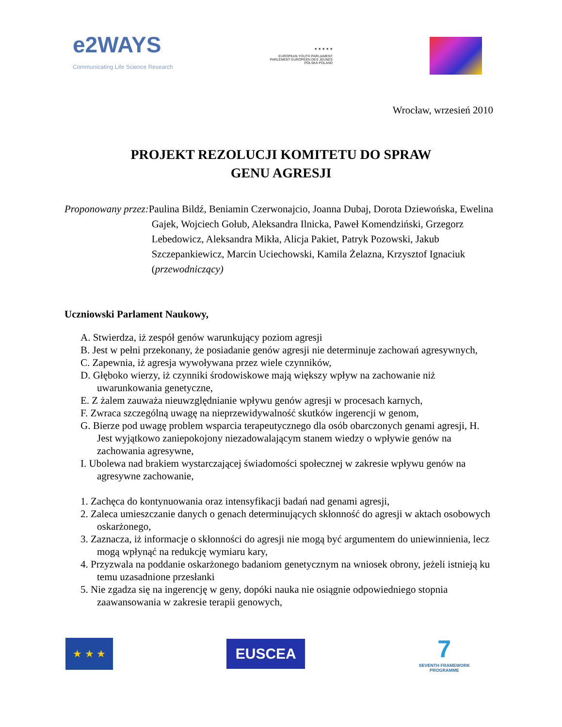e2WAYS
Communicating Life Science Research
★ ★ ★ ★ ★
EUROPEAN YOUTH PARLIAMENT
PARLEMENT EUROPÉEN DES JEUNES
POLSKA POLAND
Wrocław, wrzesień 2010
PROJEKT REZOLUCJI KOMITETU DO SPRAW
GENU AGRESJI
Proponowany przez: Paulina Bildź, Beniamin Czerwonajcio, Joanna Dubaj, Dorota Dziewońska, Ewelina Gajek, Wojciech Gołub, Aleksandra Ilnicka, Paweł Komendziński, Grzegorz Lebedowicz, Aleksandra Mikła, Alicja Pakiet, Patryk Pozowski, Jakub Szczepankiewicz, Marcin Uciechowski, Kamila Żelazna, Krzysztof Ignaciuk (przewodniczący)
Uczniowski Parlament Naukowy,
A. Stwierdza, iż zespół genów warunkujący poziom agresji
B. Jest w pełni przekonany, że posiadanie genów agresji nie determinuje zachowań agresywnych,
C. Zapewnia, iż agresja wywoływana przez wiele czynników,
D. Głęboko wierzy, iż czynniki środowiskowe mają większy wpływ na zachowanie niż uwarunkowania genetyczne,
E. Z żalem zauważa nieuwzględnianie wpływu genów agresji w procesach karnych,
F. Zwraca szczególną uwagę na nieprzewidywalność skutków ingerencji w genom,
G. Bierze pod uwagę problem wsparcia terapeutycznego dla osób obarczonych genami agresji, H. Jest wyjątkowo zaniepokojony niezadowalającym stanem wiedzy o wpływie genów na zachowania agresywne,
I. Ubolewa nad brakiem wystarczającej świadomości społecznej w zakresie wpływu genów na agresywne zachowanie,
1. Zachęca do kontynuowania oraz intensyfikacji badań nad genami agresji,
2. Zaleca umieszczanie danych o genach determinujących skłonność do agresji w aktach osobowych oskarżonego,
3. Zaznacza, iż informacje o skłonności do agresji nie mogą być argumentem do uniewinnienia, lecz mogą wpłynąć na redukcję wymiaru kary,
4. Przyzwala na poddanie oskarżonego badaniom genetycznym na wniosek obrony, jeżeli istnieją ku temu uzasadnione przesłanki
5. Nie zgadza się na ingerencję w geny, dopóki nauka nie osiągnie odpowiedniego stopnia zaawansowania w zakresie terapii genowych,
★ ★ ★
EUSCEA
7
SEVENTH FRAMEWORK
PROGRAMME